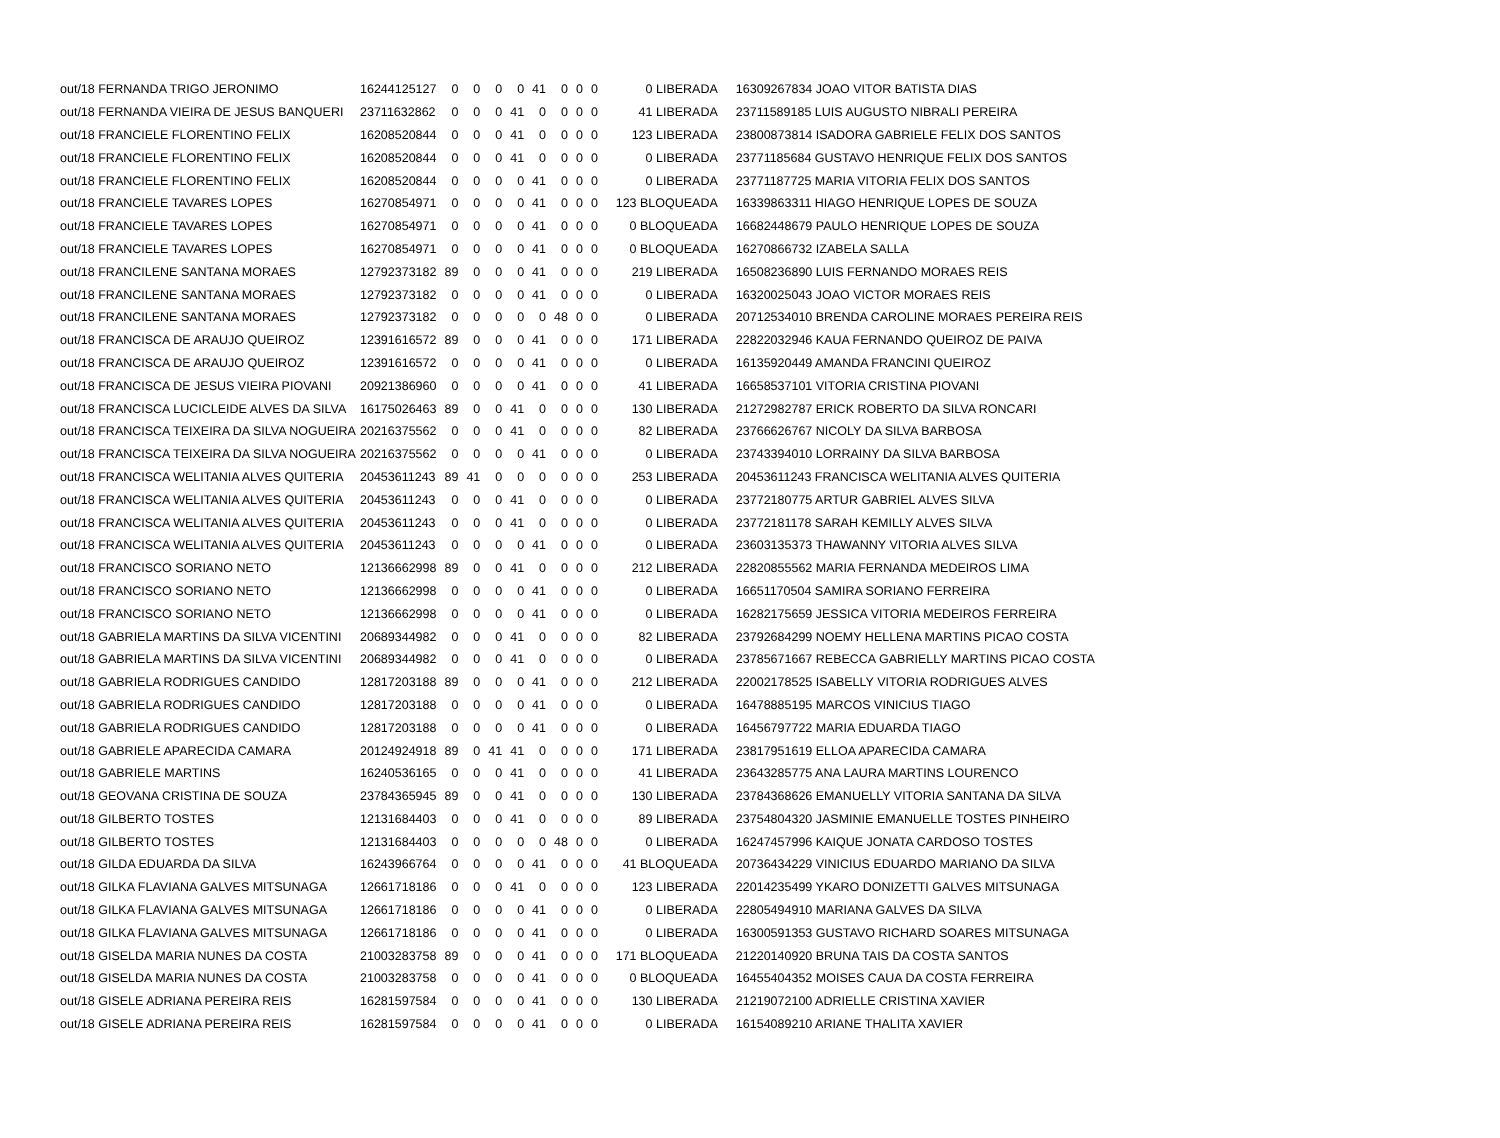| out/18 FERNANDA TRIGO JERONIMO | 16244125127 | 0 | 0 | 0 | 0 | 41 | 0 | 0 | 0 | 0 LIBERADA | 16309267834 JOAO VITOR BATISTA DIAS |
| out/18 FERNANDA VIEIRA DE JESUS BANQUERI | 23711632862 | 0 | 0 | 0 | 41 | 0 | 0 | 0 | 0 | 41 LIBERADA | 23711589185 LUIS AUGUSTO NIBRALI PEREIRA |
| out/18 FRANCIELE FLORENTINO FELIX | 16208520844 | 0 | 0 | 0 | 41 | 0 | 0 | 0 | 0 | 123 LIBERADA | 23800873814 ISADORA GABRIELE FELIX DOS SANTOS |
| out/18 FRANCIELE FLORENTINO FELIX | 16208520844 | 0 | 0 | 0 | 41 | 0 | 0 | 0 | 0 | 0 LIBERADA | 23771185684 GUSTAVO HENRIQUE FELIX DOS SANTOS |
| out/18 FRANCIELE FLORENTINO FELIX | 16208520844 | 0 | 0 | 0 | 0 | 41 | 0 | 0 | 0 | 0 LIBERADA | 23771187725 MARIA VITORIA FELIX DOS SANTOS |
| out/18 FRANCIELE TAVARES LOPES | 16270854971 | 0 | 0 | 0 | 0 | 41 | 0 | 0 | 0 | 123 BLOQUEADA | 16339863311 HIAGO HENRIQUE LOPES DE SOUZA |
| out/18 FRANCIELE TAVARES LOPES | 16270854971 | 0 | 0 | 0 | 0 | 41 | 0 | 0 | 0 | 0 BLOQUEADA | 16682448679 PAULO HENRIQUE LOPES DE SOUZA |
| out/18 FRANCIELE TAVARES LOPES | 16270854971 | 0 | 0 | 0 | 0 | 41 | 0 | 0 | 0 | 0 BLOQUEADA | 16270866732 IZABELA SALLA |
| out/18 FRANCILENE SANTANA MORAES | 12792373182 | 89 | 0 | 0 | 0 | 41 | 0 | 0 | 0 | 219 LIBERADA | 16508236890 LUIS FERNANDO MORAES REIS |
| out/18 FRANCILENE SANTANA MORAES | 12792373182 | 0 | 0 | 0 | 0 | 41 | 0 | 0 | 0 | 0 LIBERADA | 16320025043 JOAO VICTOR MORAES REIS |
| out/18 FRANCILENE SANTANA MORAES | 12792373182 | 0 | 0 | 0 | 0 | 0 | 48 | 0 | 0 | 0 LIBERADA | 20712534010 BRENDA CAROLINE MORAES PEREIRA REIS |
| out/18 FRANCISCA DE ARAUJO QUEIROZ | 12391616572 | 89 | 0 | 0 | 0 | 41 | 0 | 0 | 0 | 171 LIBERADA | 22822032946 KAUA FERNANDO QUEIROZ DE PAIVA |
| out/18 FRANCISCA DE ARAUJO QUEIROZ | 12391616572 | 0 | 0 | 0 | 0 | 41 | 0 | 0 | 0 | 0 LIBERADA | 16135920449 AMANDA FRANCINI QUEIROZ |
| out/18 FRANCISCA DE JESUS VIEIRA PIOVANI | 20921386960 | 0 | 0 | 0 | 0 | 41 | 0 | 0 | 0 | 41 LIBERADA | 16658537101 VITORIA CRISTINA PIOVANI |
| out/18 FRANCISCA LUCICLEIDE ALVES DA SILVA | 16175026463 | 89 | 0 | 0 | 41 | 0 | 0 | 0 | 0 | 130 LIBERADA | 21272982787 ERICK ROBERTO DA SILVA RONCARI |
| out/18 FRANCISCA TEIXEIRA DA SILVA NOGUEIRA | 20216375562 | 0 | 0 | 0 | 41 | 0 | 0 | 0 | 0 | 82 LIBERADA | 23766626767 NICOLY DA SILVA BARBOSA |
| out/18 FRANCISCA TEIXEIRA DA SILVA NOGUEIRA | 20216375562 | 0 | 0 | 0 | 0 | 41 | 0 | 0 | 0 | 0 LIBERADA | 23743394010 LORRAINY DA SILVA BARBOSA |
| out/18 FRANCISCA WELITANIA ALVES QUITERIA | 20453611243 | 89 | 41 | 0 | 0 | 0 | 0 | 0 | 0 | 253 LIBERADA | 20453611243 FRANCISCA WELITANIA ALVES QUITERIA |
| out/18 FRANCISCA WELITANIA ALVES QUITERIA | 20453611243 | 0 | 0 | 0 | 41 | 0 | 0 | 0 | 0 | 0 LIBERADA | 23772180775 ARTUR GABRIEL ALVES SILVA |
| out/18 FRANCISCA WELITANIA ALVES QUITERIA | 20453611243 | 0 | 0 | 0 | 41 | 0 | 0 | 0 | 0 | 0 LIBERADA | 23772181178 SARAH KEMILLY ALVES SILVA |
| out/18 FRANCISCA WELITANIA ALVES QUITERIA | 20453611243 | 0 | 0 | 0 | 0 | 41 | 0 | 0 | 0 | 0 LIBERADA | 23603135373 THAWANNY VITORIA ALVES SILVA |
| out/18 FRANCISCO SORIANO NETO | 12136662998 | 89 | 0 | 0 | 41 | 0 | 0 | 0 | 0 | 212 LIBERADA | 22820855562 MARIA FERNANDA MEDEIROS LIMA |
| out/18 FRANCISCO SORIANO NETO | 12136662998 | 0 | 0 | 0 | 0 | 41 | 0 | 0 | 0 | 0 LIBERADA | 16651170504 SAMIRA SORIANO FERREIRA |
| out/18 FRANCISCO SORIANO NETO | 12136662998 | 0 | 0 | 0 | 0 | 41 | 0 | 0 | 0 | 0 LIBERADA | 16282175659 JESSICA VITORIA MEDEIROS FERREIRA |
| out/18 GABRIELA MARTINS DA SILVA VICENTINI | 20689344982 | 0 | 0 | 0 | 41 | 0 | 0 | 0 | 0 | 82 LIBERADA | 23792684299 NOEMY HELLENA MARTINS PICAO COSTA |
| out/18 GABRIELA MARTINS DA SILVA VICENTINI | 20689344982 | 0 | 0 | 0 | 41 | 0 | 0 | 0 | 0 | 0 LIBERADA | 23785671667 REBECCA GABRIELLY MARTINS PICAO COSTA |
| out/18 GABRIELA RODRIGUES CANDIDO | 12817203188 | 89 | 0 | 0 | 0 | 41 | 0 | 0 | 0 | 212 LIBERADA | 22002178525 ISABELLY VITORIA RODRIGUES ALVES |
| out/18 GABRIELA RODRIGUES CANDIDO | 12817203188 | 0 | 0 | 0 | 0 | 41 | 0 | 0 | 0 | 0 LIBERADA | 16478885195 MARCOS VINICIUS TIAGO |
| out/18 GABRIELA RODRIGUES CANDIDO | 12817203188 | 0 | 0 | 0 | 0 | 41 | 0 | 0 | 0 | 0 LIBERADA | 16456797722 MARIA EDUARDA TIAGO |
| out/18 GABRIELE APARECIDA CAMARA | 20124924918 | 89 | 0 | 41 | 41 | 0 | 0 | 0 | 0 | 171 LIBERADA | 23817951619 ELLOA APARECIDA CAMARA |
| out/18 GABRIELE MARTINS | 16240536165 | 0 | 0 | 0 | 41 | 0 | 0 | 0 | 0 | 41 LIBERADA | 23643285775 ANA LAURA MARTINS LOURENCO |
| out/18 GEOVANA CRISTINA DE SOUZA | 23784365945 | 89 | 0 | 0 | 41 | 0 | 0 | 0 | 0 | 130 LIBERADA | 23784368626 EMANUELLY VITORIA SANTANA DA SILVA |
| out/18 GILBERTO TOSTES | 12131684403 | 0 | 0 | 0 | 41 | 0 | 0 | 0 | 0 | 89 LIBERADA | 23754804320 JASMINIE EMANUELLE TOSTES PINHEIRO |
| out/18 GILBERTO TOSTES | 12131684403 | 0 | 0 | 0 | 0 | 0 | 48 | 0 | 0 | 0 LIBERADA | 16247457996 KAIQUE JONATA CARDOSO TOSTES |
| out/18 GILDA EDUARDA DA SILVA | 16243966764 | 0 | 0 | 0 | 0 | 41 | 0 | 0 | 0 | 41 BLOQUEADA | 20736434229 VINICIUS EDUARDO MARIANO DA SILVA |
| out/18 GILKA FLAVIANA GALVES MITSUNAGA | 12661718186 | 0 | 0 | 0 | 41 | 0 | 0 | 0 | 0 | 123 LIBERADA | 22014235499 YKARO DONIZETTI GALVES MITSUNAGA |
| out/18 GILKA FLAVIANA GALVES MITSUNAGA | 12661718186 | 0 | 0 | 0 | 0 | 41 | 0 | 0 | 0 | 0 LIBERADA | 22805494910 MARIANA GALVES DA SILVA |
| out/18 GILKA FLAVIANA GALVES MITSUNAGA | 12661718186 | 0 | 0 | 0 | 0 | 41 | 0 | 0 | 0 | 0 LIBERADA | 16300591353 GUSTAVO RICHARD SOARES MITSUNAGA |
| out/18 GISELDA MARIA NUNES DA COSTA | 21003283758 | 89 | 0 | 0 | 0 | 41 | 0 | 0 | 0 | 171 BLOQUEADA | 21220140920 BRUNA TAIS DA COSTA SANTOS |
| out/18 GISELDA MARIA NUNES DA COSTA | 21003283758 | 0 | 0 | 0 | 0 | 41 | 0 | 0 | 0 | 0 BLOQUEADA | 16455404352 MOISES CAUA DA COSTA FERREIRA |
| out/18 GISELE ADRIANA PEREIRA REIS | 16281597584 | 0 | 0 | 0 | 0 | 41 | 0 | 0 | 0 | 130 LIBERADA | 21219072100 ADRIELLE CRISTINA XAVIER |
| out/18 GISELE ADRIANA PEREIRA REIS | 16281597584 | 0 | 0 | 0 | 0 | 41 | 0 | 0 | 0 | 0 LIBERADA | 16154089210 ARIANE THALITA XAVIER |